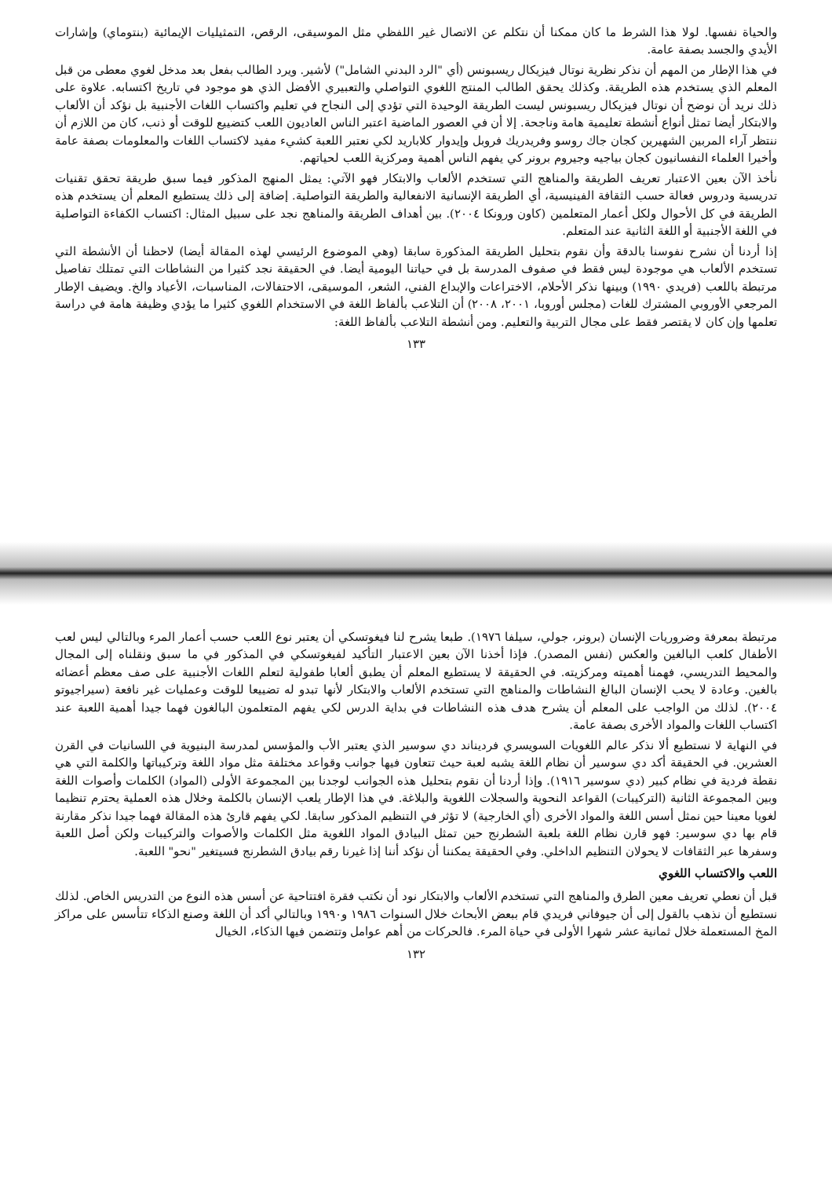والحياة نفسها. لولا هذا الشرط ما كان ممكنا أن نتكلم عن الاتصال غير اللفظي مثل الموسيقى، الرقص، التمثيليات الإيمائية (بنتوماي) وإشارات الأيدي والجسد بصفة عامة.
في هذا الإطار من المهم أن نذكر نظرية نوتال فيزيكال ريسبونس (أي "الرد البدني الشامل") لأشير. ويرد الطالب بفعل بعد مدخل لغوي معطى من قبل المعلم الذي يستخدم هذه الطريقة. وكذلك يحقق الطالب المنتج اللغوي التواصلي والتعبيري الأفضل الذي هو موجود في تاريخ اكتسابه. علاوة على ذلك نريد أن نوضح أن نوتال فيزيكال ريسبونس ليست الطريقة الوحيدة التي تؤدي إلى النجاح في تعليم واكتساب اللغات الأجنبية بل نؤكد أن الألعاب والابتكار أيضا تمثل أنواع أنشطة تعليمية هامة وناجحة. إلا أن في العصور الماضية اعتبر الناس العاديون اللعب كتضييع للوقت أو ذنب، كان من اللازم أن ننتظر آراء المربين الشهيرين كجان جاك روسو وفريدريك فروبل وإيدوار كلاباريد لكي نعتبر اللعبة كشيء مفيد لاكتساب اللغات والمعلومات بصفة عامة وأخيرا العلماء النفسانيون كجان بياجيه وجيروم برونر كي يفهم الناس أهمية ومركزية اللعب لحياتهم.
نأخذ الآن بعين الاعتبار تعريف الطريقة والمناهج التي تستخدم الألعاب والابتكار فهو الآتي: يمثل المنهج المذكور فيما سبق طريقة تحقق تقنيات تدريسية ودروس فعالة حسب الثقافة الفينيسية، أي الطريقة الإنسانية الانفعالية والطريقة التواصلية. إضافة إلى ذلك يستطيع المعلم أن يستخدم هذه الطريقة في كل الأحوال ولكل أعمار المتعلمين (كاون ورونكا ٢٠٠٤). بين أهداف الطريقة والمناهج نجد على سبيل المثال: اكتساب الكفاءة التواصلية في اللغة الأجنبية أو اللغة الثانية عند المتعلم.
إذا أردنا أن نشرح نفوسنا بالدقة وأن نقوم بتحليل الطريقة المذكورة سابقا (وهي الموضوع الرئيسي لهذه المقالة أيضا) لاحظنا أن الأنشطة التي تستخدم الألعاب هي موجودة ليس فقط في صفوف المدرسة بل في حياتنا اليومية أيضا. في الحقيقة نجد كثيرا من النشاطات التي تمتلك تفاصيل مرتبطة باللعب (فريدي ١٩٩٠) وبينها نذكر الأحلام، الاختراعات والإبداع الفني، الشعر، الموسيقى، الاحتفالات، المناسبات، الأعياد والخ. ويضيف الإطار المرجعي الأوروبي المشترك للغات (مجلس أوروبا، ٢٠٠١، ٢٠٠٨) أن التلاعب بألفاظ اللغة في الاستخدام اللغوي كثيرا ما يؤدي وظيفة هامة في دراسة تعلمها وإن كان لا يقتصر فقط على مجال التربية والتعليم. ومن أنشطة التلاعب بألفاظ اللغة:
١٣٣
مرتبطة بمعرفة وضروريات الإنسان (برونر، جولي، سيلفا ١٩٧٦). طبعا يشرح لنا فيغوتسكي أن يعتبر نوع اللعب حسب أعمار المرء وبالتالي ليس لعب الأطفال كلعب البالغين والعكس (نفس المصدر). فإذا أخذنا الآن بعين الاعتبار التأكيد لفيغوتسكي في المذكور في ما سبق ونقلناه إلى المجال والمحيط التدريسي، فهمنا أهميته ومركزيته. في الحقيقة لا يستطيع المعلم أن يطبق ألعابا طفولية لتعلم اللغات الأجنبية على صف معظم أعضائه بالغين. وعادة لا يحب الإنسان البالغ النشاطات والمناهج التي تستخدم الألعاب والابتكار لأنها تبدو له تضييعا للوقت وعمليات غير نافعة (سيراجيوتو ٢٠٠٤). لذلك من الواجب على المعلم أن يشرح هدف هذه النشاطات في بداية الدرس لكي يفهم المتعلمون البالغون فهما جيدا أهمية اللعبة عند اكتساب اللغات والمواد الأخرى بصفة عامة.
في النهاية لا نستطيع ألا نذكر عالم اللغويات السويسري فرديناند دي سوسير الذي يعتبر الأب والمؤسس لمدرسة البنيوية في اللسانيات في القرن العشرين. في الحقيقة أكد دي سوسير أن نظام اللغة يشبه لعبة حيث تتعاون فيها جوانب وقواعد مختلفة مثل مواد اللغة وتركيباتها والكلمة التي هي نقطة فردية في نظام كبير (دي سوسير ١٩١٦). وإذا أردنا أن نقوم بتحليل هذه الجوانب لوجدنا بين المجموعة الأولى (المواد) الكلمات وأصوات اللغة وبين المجموعة الثانية (التركيبات) القواعد النحوية والسجلات اللغوية والبلاغة. في هذا الإطار يلعب الإنسان بالكلمة وخلال هذه العملية يحترم تنظيما لغويا معينا حين نمثل أسس اللغة والمواد الأخرى (أي الخارجية) لا تؤثر في التنظيم المذكور سابقا. لكي يفهم قارئ هذه المقالة فهما جيدا نذكر مقارنة قام بها دي سوسير: فهو قارن نظام اللغة بلعبة الشطرنج حين تمثل البيادق المواد اللغوية مثل الكلمات والأصوات والتركيبات ولكن أصل اللعبة وسفرها عبر الثقافات لا يحولان التنظيم الداخلي. وفي الحقيقة يمكننا أن نؤكد أننا إذا غيرنا رقم بيادق الشطرنج فسيتغير "نحو" اللعبة.
اللعب والاكتساب اللغوي
قبل أن نعطي تعريف معين الطرق والمناهج التي تستخدم الألعاب والابتكار نود أن نكتب فقرة افتتاحية عن أسس هذه النوع من التدريس الخاص. لذلك نستطيع أن نذهب بالقول إلى أن جيوفاني فريدي قام ببعض الأبحاث خلال السنوات ١٩٨٦ و١٩٩٠ وبالتالي أكد أن اللغة وصنع الذكاء تتأسس على مراكز المخ المستعملة خلال ثمانية عشر شهرا الأولى في حياة المرء. فالحركات من أهم عوامل وتتضمن فيها الذكاء، الخيال
١٣٢